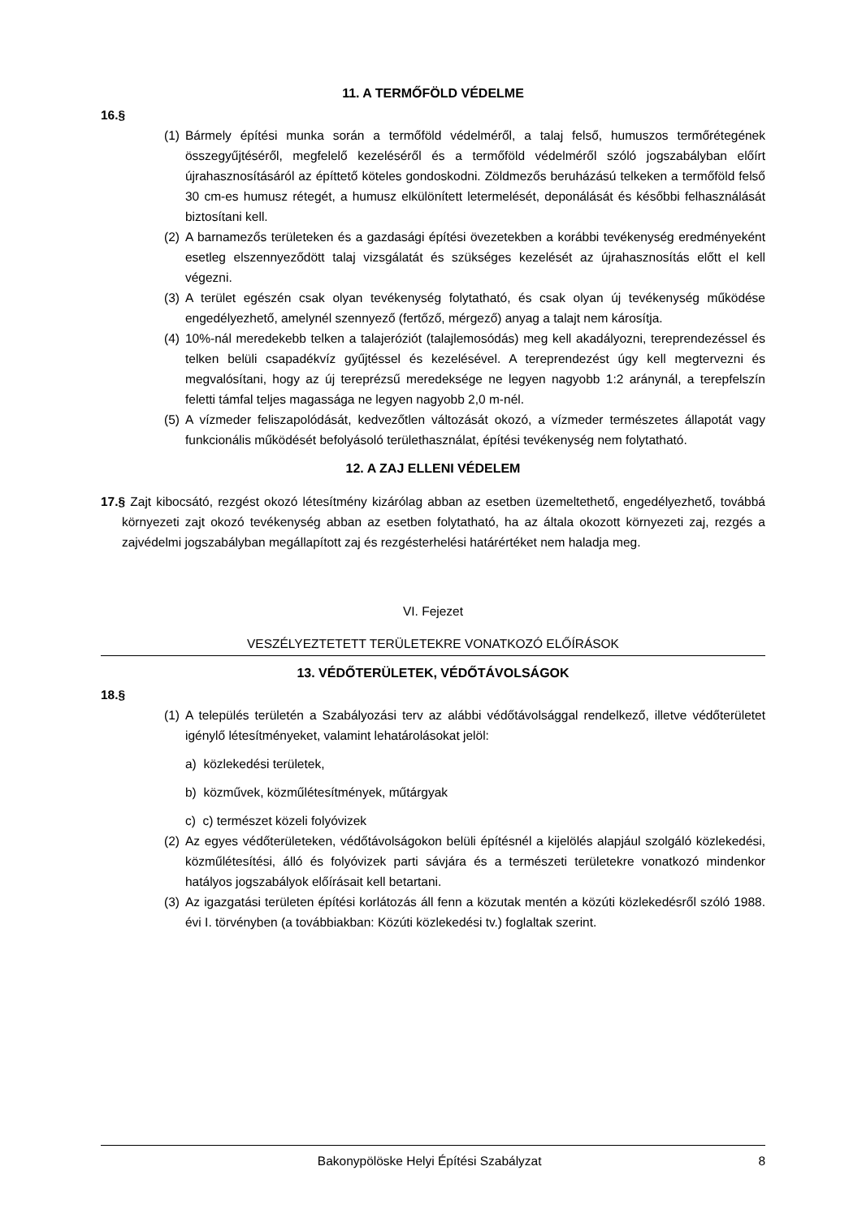11. A TERMŐFÖLD VÉDELME
16.§
(1) Bármely építési munka során a termőföld védelméről, a talaj felső, humuszos termőrétegének összegyűjtéséről, megfelelő kezeléséről és a termőföld védelméről szóló jogszabályban előírt újrahasznosításáról az építtető köteles gondoskodni. Zöldmezős beruházású telkeken a termőföld felső 30 cm-es humusz rétegét, a humusz elkülönített letermelését, deponálását és későbbi felhasználását biztosítani kell.
(2) A barnamezős területeken és a gazdasági építési övezetekben a korábbi tevékenység eredményeként esetleg elszennyeződött talaj vizsgálatát és szükséges kezelését az újrahasznosítás előtt el kell végezni.
(3) A terület egészén csak olyan tevékenység folytatható, és csak olyan új tevékenység működése engedélyezhető, amelynél szennyező (fertőző, mérgező) anyag a talajt nem károsítja.
(4) 10%-nál meredekebb telken a talajeróziót (talajlemosódás) meg kell akadályozni, tereprendezéssel és telken belüli csapadékvíz gyűjtéssel és kezelésével. A tereprendezést úgy kell megtervezni és megvalósítani, hogy az új tereprézsű meredeksége ne legyen nagyobb 1:2 aránynál, a terepfelszín feletti támfal teljes magassága ne legyen nagyobb 2,0 m-nél.
(5) A vízmeder feliszapolódását, kedvezőtlen változását okozó, a vízmeder természetes állapotát vagy funkcionális működését befolyásoló területhasználat, építési tevékenység nem folytatható.
12. A ZAJ ELLENI VÉDELEM
17.§ Zajt kibocsátó, rezgést okozó létesítmény kizárólag abban az esetben üzemeltethető, engedélyezhető, továbbá környezeti zajt okozó tevékenység abban az esetben folytatható, ha az általa okozott környezeti zaj, rezgés a zajvédelmi jogszabályban megállapított zaj és rezgésterhelési határértéket nem haladja meg.
VI. Fejezet
VESZÉLYEZTETETT TERÜLETEKRE VONATKOZÓ ELŐÍRÁSOK
13. VÉDŐTERÜLETEK, VÉDŐTÁVOLSÁGOK
18.§
(1) A település területén a Szabályozási terv az alábbi védőtávolsággal rendelkező, illetve védőterületet igénylő létesítményeket, valamint lehatárolásokat jelöl:
a) közlekedési területek,
b) közművek, közműlétesítmények, műtárgyak
c) c) természet közeli folyóvizek
(2) Az egyes védőterületeken, védőtávolságokon belüli építésnél a kijelölés alapjául szolgáló közlekedési, közműlétesítési, álló és folyóvizek parti sávjára és a természeti területekre vonatkozó mindenkor hatályos jogszabályok előírásait kell betartani.
(3) Az igazgatási területen építési korlátozás áll fenn a közutak mentén a közúti közlekedésről szóló 1988. évi I. törvényben (a továbbiakban: Közúti közlekedési tv.) foglaltak szerint.
Bakonypölöske Helyi Építési Szabályzat 8